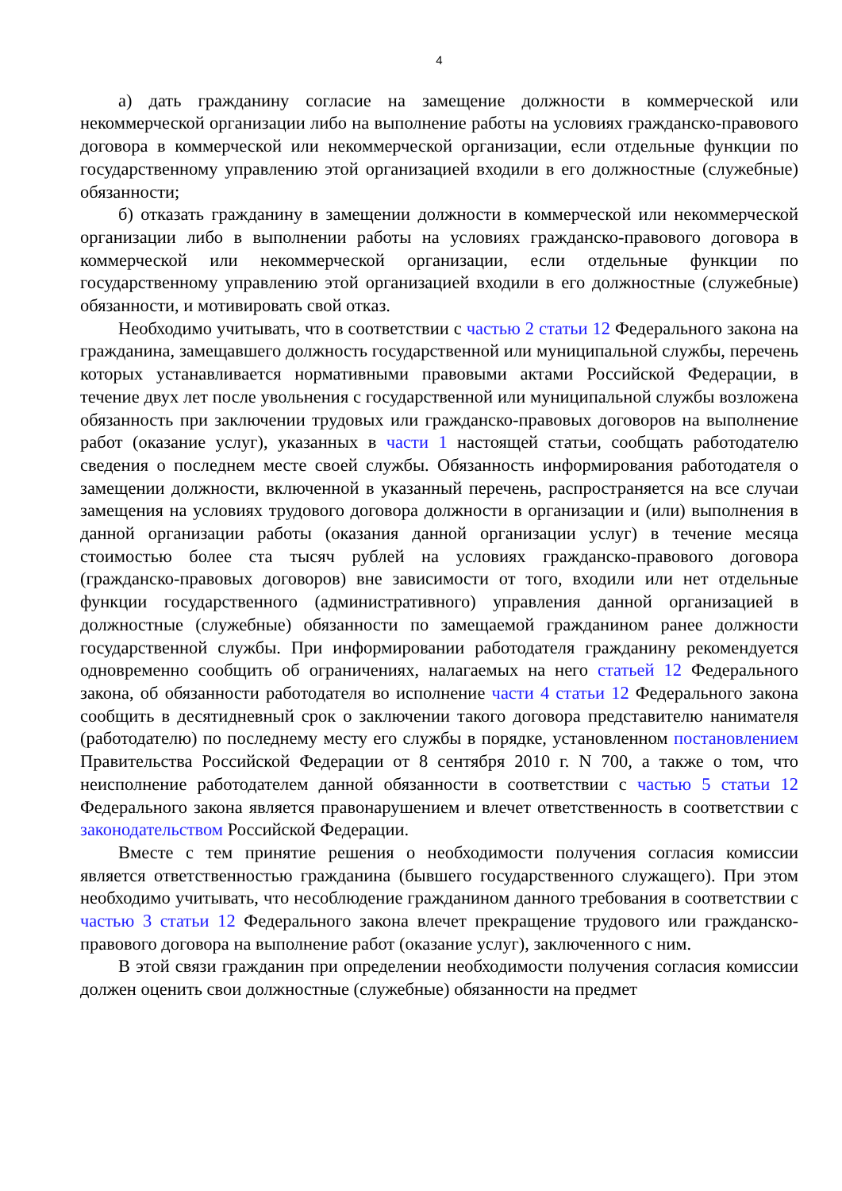4
а) дать гражданину согласие на замещение должности в коммерческой или некоммерческой организации либо на выполнение работы на условиях гражданско-правового договора в коммерческой или некоммерческой организации, если отдельные функции по государственному управлению этой организацией входили в его должностные (служебные) обязанности;
б) отказать гражданину в замещении должности в коммерческой или некоммерческой организации либо в выполнении работы на условиях гражданско-правового договора в коммерческой или некоммерческой организации, если отдельные функции по государственному управлению этой организацией входили в его должностные (служебные) обязанности, и мотивировать свой отказ.
Необходимо учитывать, что в соответствии с частью 2 статьи 12 Федерального закона на гражданина, замещавшего должность государственной или муниципальной службы, перечень которых устанавливается нормативными правовыми актами Российской Федерации, в течение двух лет после увольнения с государственной или муниципальной службы возложена обязанность при заключении трудовых или гражданско-правовых договоров на выполнение работ (оказание услуг), указанных в части 1 настоящей статьи, сообщать работодателю сведения о последнем месте своей службы. Обязанность информирования работодателя о замещении должности, включенной в указанный перечень, распространяется на все случаи замещения на условиях трудового договора должности в организации и (или) выполнения в данной организации работы (оказания данной организации услуг) в течение месяца стоимостью более ста тысяч рублей на условиях гражданско-правового договора (гражданско-правовых договоров) вне зависимости от того, входили или нет отдельные функции государственного (административного) управления данной организацией в должностные (служебные) обязанности по замещаемой гражданином ранее должности государственной службы. При информировании работодателя гражданину рекомендуется одновременно сообщить об ограничениях, налагаемых на него статьей 12 Федерального закона, об обязанности работодателя во исполнение части 4 статьи 12 Федерального закона сообщить в десятидневный срок о заключении такого договора представителю нанимателя (работодателю) по последнему месту его службы в порядке, установленном постановлением Правительства Российской Федерации от 8 сентября 2010 г. N 700, а также о том, что неисполнение работодателем данной обязанности в соответствии с частью 5 статьи 12 Федерального закона является правонарушением и влечет ответственность в соответствии с законодательством Российской Федерации.
Вместе с тем принятие решения о необходимости получения согласия комиссии является ответственностью гражданина (бывшего государственного служащего). При этом необходимо учитывать, что несоблюдение гражданином данного требования в соответствии с частью 3 статьи 12 Федерального закона влечет прекращение трудового или гражданско-правового договора на выполнение работ (оказание услуг), заключенного с ним.
В этой связи гражданин при определении необходимости получения согласия комиссии должен оценить свои должностные (служебные) обязанности на предмет